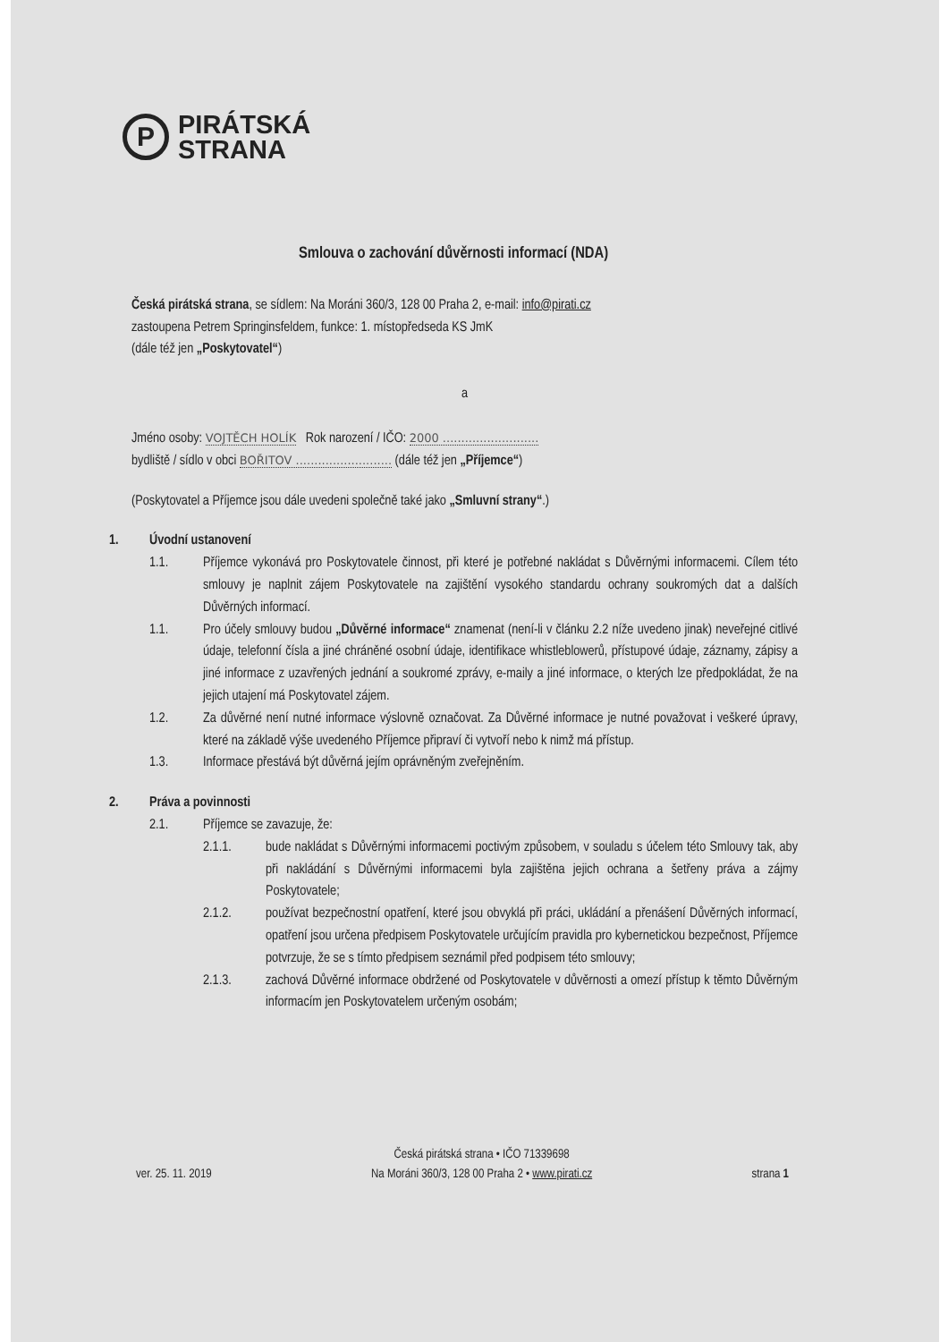P
PIRÁTSKÁ
STRANA
Smlouva o zachování důvěrnosti informací (NDA)
Česká pirátská strana, se sídlem: Na Moráni 360/3, 128 00 Praha 2, e-mail: info@pirati.cz
zastoupena Petrem Springinsfeldem, funkce: 1. místopředseda KS JmK
(dále též jen „Poskytovatel“)
a
Jméno osoby: VOJTĚCH HOLÍK Rok narození / IČO: 2000 ..........................
bydliště / sídlo v obci BOŘITOV .......................... (dále též jen „Příjemce“)
(Poskytovatel a Příjemce jsou dále uvedeni společně také jako „Smluvní strany“.)
1. Úvodní ustanovení
1.1. Příjemce vykonává pro Poskytovatele činnost, při které je potřebné nakládat s Důvěrnými informacemi. Cílem této smlouvy je naplnit zájem Poskytovatele na zajištění vysokého standardu ochrany soukromých dat a dalších Důvěrných informací.
1.1. Pro účely smlouvy budou „Důvěrné informace“ znamenat (není-li v článku 2.2 níže uvedeno jinak) neveřejné citlivé údaje, telefonní čísla a jiné chráněné osobní údaje, identifikace whistleblowerů, přístupové údaje, záznamy, zápisy a jiné informace z uzavřených jednání a soukromé zprávy, e-maily a jiné informace, o kterých lze předpokládat, že na jejich utajení má Poskytovatel zájem.
1.2. Za důvěrné není nutné informace výslovně označovat. Za Důvěrné informace je nutné považovat i veškeré úpravy, které na základě výše uvedeného Příjemce připraví či vytvoří nebo k nimž má přístup.
1.3. Informace přestává být důvěrná jejím oprávněným zveřejněním.
2. Práva a povinnosti
2.1. Příjemce se zavazuje, že:
2.1.1. bude nakládat s Důvěrnými informacemi poctivým způsobem, v souladu s účelem této Smlouvy tak, aby při nakládání s Důvěrnými informacemi byla zajištěna jejich ochrana a šetřeny práva a zájmy Poskytovatele;
2.1.2. používat bezpečnostní opatření, které jsou obvyklá při práci, ukládání a přenášení Důvěrných informací, opatření jsou určena předpisem Poskytovatele určujícím pravidla pro kybernetickou bezpečnost, Příjemce potvrzuje, že se s tímto předpisem seznámil před podpisem této smlouvy;
2.1.3. zachová Důvěrné informace obdržené od Poskytovatele v důvěrnosti a omezí přístup k těmto Důvěrným informacím jen Poskytovatelem určeným osobám;
ver. 25. 11. 2019 Česká pirátská strana • IČO 71339698
Na Moráni 360/3, 128 00 Praha 2 • www.pirati.cz strana 1